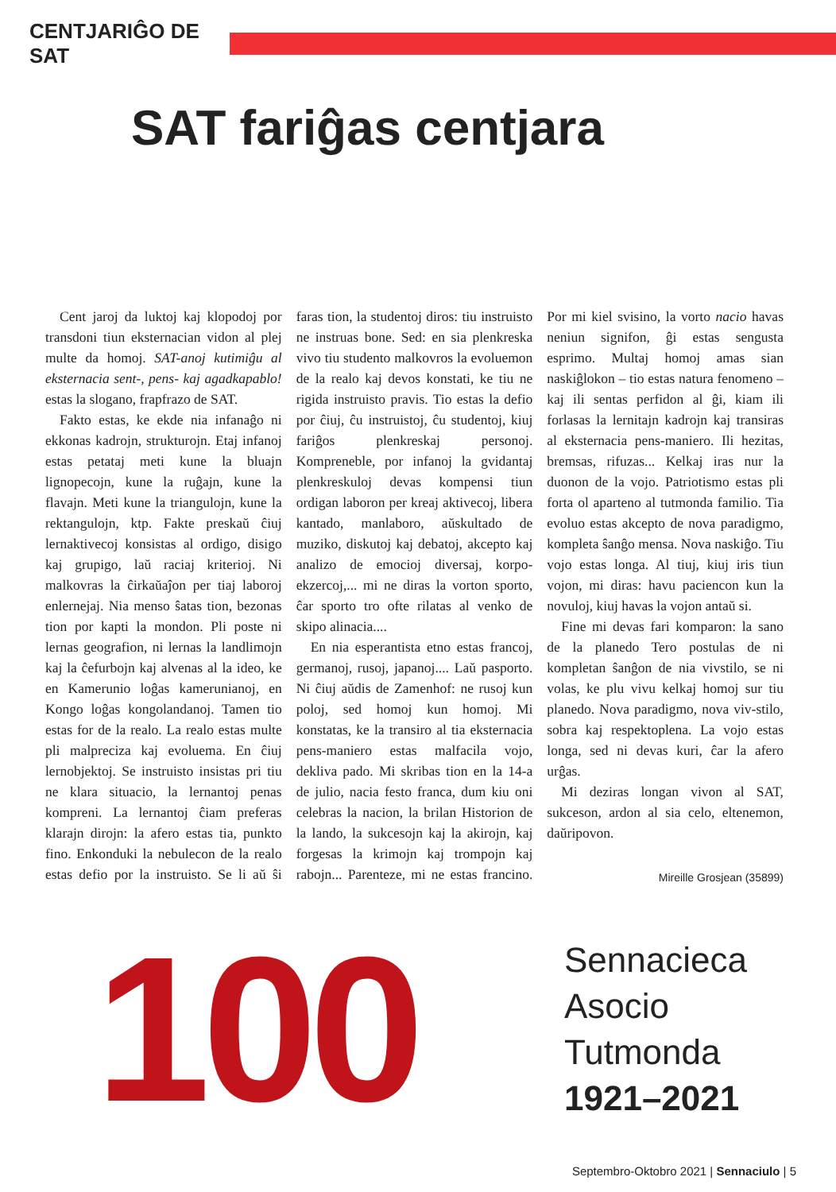CENTJARIĜO DE SAT
SAT fariĝas centjara
Cent jaroj da luktoj kaj klopodoj por transdoni tiun eksternacian vidon al plej multe da homoj. SAT-anoj kutimiĝu al eksternacia sent-, pens- kaj agadkapablo! estas la slogano, frapfrazo de SAT.
Fakto estas, ke ekde nia infanaĝo ni ekkonas kadrojn, strukturojn. Etaj infanoj estas petataj meti kune la bluajn lignopecojn, kune la ruĝajn, kune la flavajn. Meti kune la triangulojn, kune la rektangulojn, ktp. Fakte preskaŭ ĉiuj lernaktivecoj konsistas al ordigo, disigo kaj grupigo, laŭ raciaj kriterioj. Ni malkovras la ĉirkaŭaĵon per tiaj laboroj enlernejaj. Nia menso ŝatas tion, bezonas tion por kapti la mondon. Pli poste ni lernas geografion, ni lernas la landlimojn kaj la ĉefurbojn kaj alvenas al la ideo, ke en Kamerunio loĝas kamerunianoj, en Kongo loĝas kongolandanoj. Tamen tio estas for de la realo. La realo estas multe pli malpreciza kaj evoluema. En ĉiuj lernobjektoj. Se instruisto insistas pri tiu ne klara situacio, la lernantoj penas kompreni. La lernantoj ĉiam preferas klarajn dirojn: la afero estas tia, punkto fino. Enkonduki la nebulecon de la realo estas defio por la instruisto. Se li aŭ ŝi faras tion, la studentoj diros: tiu instruisto ne instruas bone. Sed: en sia plenkreska vivo tiu studento malkovros la evoluemon de la realo kaj devos konstati, ke tiu ne rigida instruisto pravis. Tio estas la defio por ĉiuj, ĉu instruistoj, ĉu studentoj, kiuj fariĝos plenkreskaj personoj. Kompreneble, por infanoj la gvidantaj plenkreskuloj devas kompensi tiun ordigan laboron per kreaj aktivecoj, libera kantado, manlaboro, aŭskultado de muziko, diskutoj kaj debatoj, akcepto kaj analizo de emocioj diversaj, korpo-ekzercoj,... mi ne diras la vorton sporto, ĉar sporto tro ofte rilatas al venko de skipo alinacia....
En nia esperantista etno estas francoj, germanoj, rusoj, japanoj.... Laŭ pasporto. Ni ĉiuj aŭdis de Zamenhof: ne rusoj kun poloj, sed homoj kun homoj. Mi konstatas, ke la transiro al tia eksternacia pens-maniero estas malfacila vojo, dekliva pado. Mi skribas tion en la 14-a de julio, nacia festo franca, dum kiu oni celebras la nacion, la brilan Historion de la lando, la sukcesojn kaj la akirojn, kaj forgesas la krimojn kaj trompojn kaj rabojn... Parenteze, mi ne estas francino. Por mi kiel svisino, la vorto nacio havas neniun signifon, ĝi estas sengusta esprimo. Multaj homoj amas sian naskiĝlokon – tio estas natura fenomeno – kaj ili sentas perfidon al ĝi, kiam ili forlasas la lernitajn kadrojn kaj transiras al eksternacia pens-maniero. Ili hezitas, bremsas, rifuzas... Kelkaj iras nur la duonon de la vojo. Patriotismo estas pli forta ol aparteno al tutmonda familio. Tia evoluo estas akcepto de nova paradigmo, kompleta ŝanĝo mensa. Nova naskiĝo. Tiu vojo estas longa. Al tiuj, kiuj iris tiun vojon, mi diras: havu paciencon kun la novuloj, kiuj havas la vojon antaŭ si.
Fine mi devas fari komparon: la sano de la planedo Tero postulas de ni kompletan ŝanĝon de nia vivstilo, se ni volas, ke plu vivu kelkaj homoj sur tiu planedo. Nova paradigmo, nova viv-stilo, sobra kaj respektoplena. La vojo estas longa, sed ni devas kuri, ĉar la afero urĝas.
Mi deziras longan vivon al SAT, sukceson, ardon al sia celo, eltenemon, daŭripovon.
Mireille Grosjean (35899)
100
Sennacieca
Asocio
Tutmonda
1921–2021
Septembro-Oktobro 2021 | Sennaciulo | 5